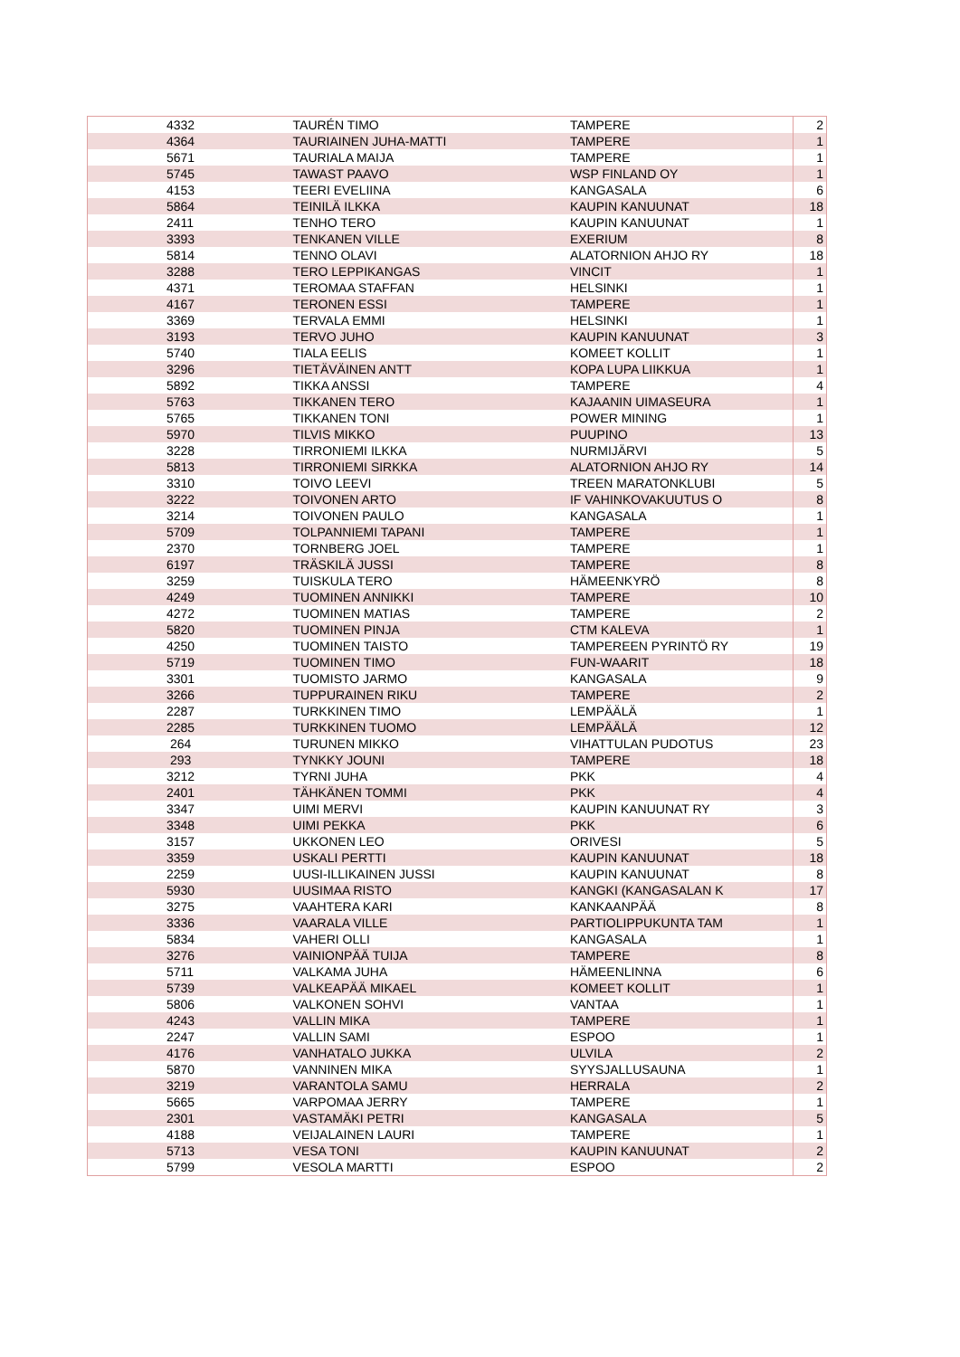| 4332 | TAURÉN TIMO | TAMPERE | 2 |
| 4364 | TAURIAINEN JUHA-MATTI | TAMPERE | 1 |
| 5671 | TAURIALA MAIJA | TAMPERE | 1 |
| 5745 | TAWAST PAAVO | WSP FINLAND OY | 1 |
| 4153 | TEERI EVELIINA | KANGASALA | 6 |
| 5864 | TEINILÄ ILKKA | KAUPIN KANUUNAT | 18 |
| 2411 | TENHO TERO | KAUPIN KANUUNAT | 1 |
| 3393 | TENKANEN VILLE | EXERIUM | 8 |
| 5814 | TENNO OLAVI | ALATORNION AHJO RY | 18 |
| 3288 | TERO LEPPIKANGAS | VINCIT | 1 |
| 4371 | TEROMAA STAFFAN | HELSINKI | 1 |
| 4167 | TERONEN ESSI | TAMPERE | 1 |
| 3369 | TERVALA EMMI | HELSINKI | 1 |
| 3193 | TERVO JUHO | KAUPIN KANUUNAT | 3 |
| 5740 | TIALA EELIS | KOMEET KOLLIT | 1 |
| 3296 | TIETÄVÄINEN ANTT | KOPA LUPA LIIKKUA | 1 |
| 5892 | TIKKA ANSSI | TAMPERE | 4 |
| 5763 | TIKKANEN TERO | KAJAANIN UIMASEURA | 1 |
| 5765 | TIKKANEN TONI | POWER MINING | 1 |
| 5970 | TILVIS MIKKO | PUUPINO | 13 |
| 3228 | TIRRONIEMI ILKKA | NURMIJÄRVI | 5 |
| 5813 | TIRRONIEMI SIRKKA | ALATORNION AHJO RY | 14 |
| 3310 | TOIVO LEEVI | TREEN MARATONKLUBI | 5 |
| 3222 | TOIVONEN ARTO | IF VAHINKOVAKUUTUS O | 8 |
| 3214 | TOIVONEN PAULO | KANGASALA | 1 |
| 5709 | TOLPANNIEMI TAPANI | TAMPERE | 1 |
| 2370 | TORNBERG JOEL | TAMPERE | 1 |
| 6197 | TRÄSKILÄ JUSSI | TAMPERE | 8 |
| 3259 | TUISKULA TERO | HÄMEENKYRÖ | 8 |
| 4249 | TUOMINEN ANNIKKI | TAMPERE | 10 |
| 4272 | TUOMINEN MATIAS | TAMPERE | 2 |
| 5820 | TUOMINEN PINJA | CTM KALEVA | 1 |
| 4250 | TUOMINEN TAISTO | TAMPEREEN PYRINTÖ RY | 19 |
| 5719 | TUOMINEN TIMO | FUN-WAARIT | 18 |
| 3301 | TUOMISTO JARMO | KANGASALA | 9 |
| 3266 | TUPPURAINEN RIKU | TAMPERE | 2 |
| 2287 | TURKKINEN TIMO | LEMPÄÄLÄ | 1 |
| 2285 | TURKKINEN TUOMO | LEMPÄÄLÄ | 12 |
| 264 | TURUNEN MIKKO | VIHATTULAN PUDOTUS | 23 |
| 293 | TYNKKY JOUNI | TAMPERE | 18 |
| 3212 | TYRNI JUHA | PKK | 4 |
| 2401 | TÄHKÄNEN TOMMI | PKK | 4 |
| 3347 | UIMI MERVI | KAUPIN KANUUNAT RY | 3 |
| 3348 | UIMI PEKKA | PKK | 6 |
| 3157 | UKKONEN LEO | ORIVESI | 5 |
| 3359 | USKALI PERTTI | KAUPIN KANUUNAT | 18 |
| 2259 | UUSI-ILLIKAINEN JUSSI | KAUPIN KANUUNAT | 8 |
| 5930 | UUSIMAA RISTO | KANGKI (KANGASALAN K | 17 |
| 3275 | VAAHTERA KARI | KANKAANPÄÄ | 8 |
| 3336 | VAARALA VILLE | PARTIOLIPPUKUNTA TAM | 1 |
| 5834 | VAHERI OLLI | KANGASALA | 1 |
| 3276 | VAINIONPÄÄ TUIJA | TAMPERE | 8 |
| 5711 | VALKAMA JUHA | HÄMEENLINNA | 6 |
| 5739 | VALKEAPÄÄ MIKAEL | KOMEET KOLLIT | 1 |
| 5806 | VALKONEN SOHVI | VANTAA | 1 |
| 4243 | VALLIN MIKA | TAMPERE | 1 |
| 2247 | VALLIN SAMI | ESPOO | 1 |
| 4176 | VANHATALO JUKKA | ULVILA | 2 |
| 5870 | VANNINEN MIKA | SYYSJALLUSAUNA | 1 |
| 3219 | VARANTOLA SAMU | HERRALA | 2 |
| 5665 | VARPOMAA JERRY | TAMPERE | 1 |
| 2301 | VASTAMÄKI PETRI | KANGASALA | 5 |
| 4188 | VEIJALAINEN LAURI | TAMPERE | 1 |
| 5713 | VESA TONI | KAUPIN KANUUNAT | 2 |
| 5799 | VESOLA MARTTI | ESPOO | 2 |